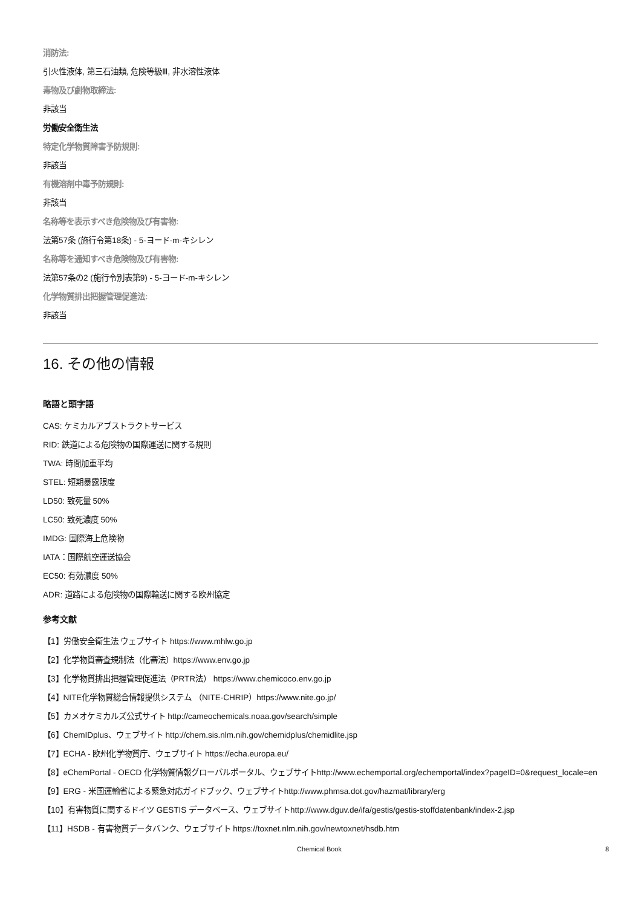消防法:
引火性液体, 第三石油類, 危険等級Ⅲ, 非水溶性液体
毒物及び劇物取締法:
非該当
労働安全衛生法
特定化学物質障害予防規則:
非該当
有機溶剤中毒予防規則:
非該当
名称等を表示すべき危険物及び有害物:
法第57条 (施行令第18条) - 5-ヨード-m-キシレン
名称等を通知すべき危険物及び有害物:
法第57条の2 (施行令別表第9) - 5-ヨード-m-キシレン
化学物質排出把握管理促進法:
非該当
16. その他の情報
略語と頭字語
CAS: ケミカルアブストラクトサービス
RID: 鉄道による危険物の国際運送に関する規則
TWA: 時間加重平均
STEL: 短期暴露限度
LD50: 致死量 50%
LC50: 致死濃度 50%
IMDG: 国際海上危険物
IATA：国際航空運送協会
EC50: 有効濃度 50%
ADR: 道路による危険物の国際輸送に関する欧州協定
参考文献
【1】労働安全衛生法 ウェブサイト https://www.mhlw.go.jp
【2】化学物質審査規制法（化審法）https://www.env.go.jp
【3】化学物質排出把握管理促進法（PRTR法） https://www.chemicoco.env.go.jp
【4】NITE化学物質総合情報提供システム （NITE-CHRIP）https://www.nite.go.jp/
【5】カメオケミカルズ公式サイト http://cameochemicals.noaa.gov/search/simple
【6】ChemIDplus、ウェブサイト http://chem.sis.nlm.nih.gov/chemidplus/chemidlite.jsp
【7】ECHA - 欧州化学物質庁、ウェブサイト https://echa.europa.eu/
【8】eChemPortal - OECD 化学物質情報グローバルポータル、ウェブサイトhttp://www.echemportal.org/echemportal/index?pageID=0&request_locale=en
【9】ERG - 米国運輸省による緊急対応ガイドブック、ウェブサイトhttp://www.phmsa.dot.gov/hazmat/library/erg
【10】有害物質に関するドイツ GESTIS データベース、ウェブサイトhttp://www.dguv.de/ifa/gestis/gestis-stoffdatenbank/index-2.jsp
【11】HSDB - 有害物質データバンク、ウェブサイト https://toxnet.nlm.nih.gov/newtoxnet/hsdb.htm
Chemical Book 8